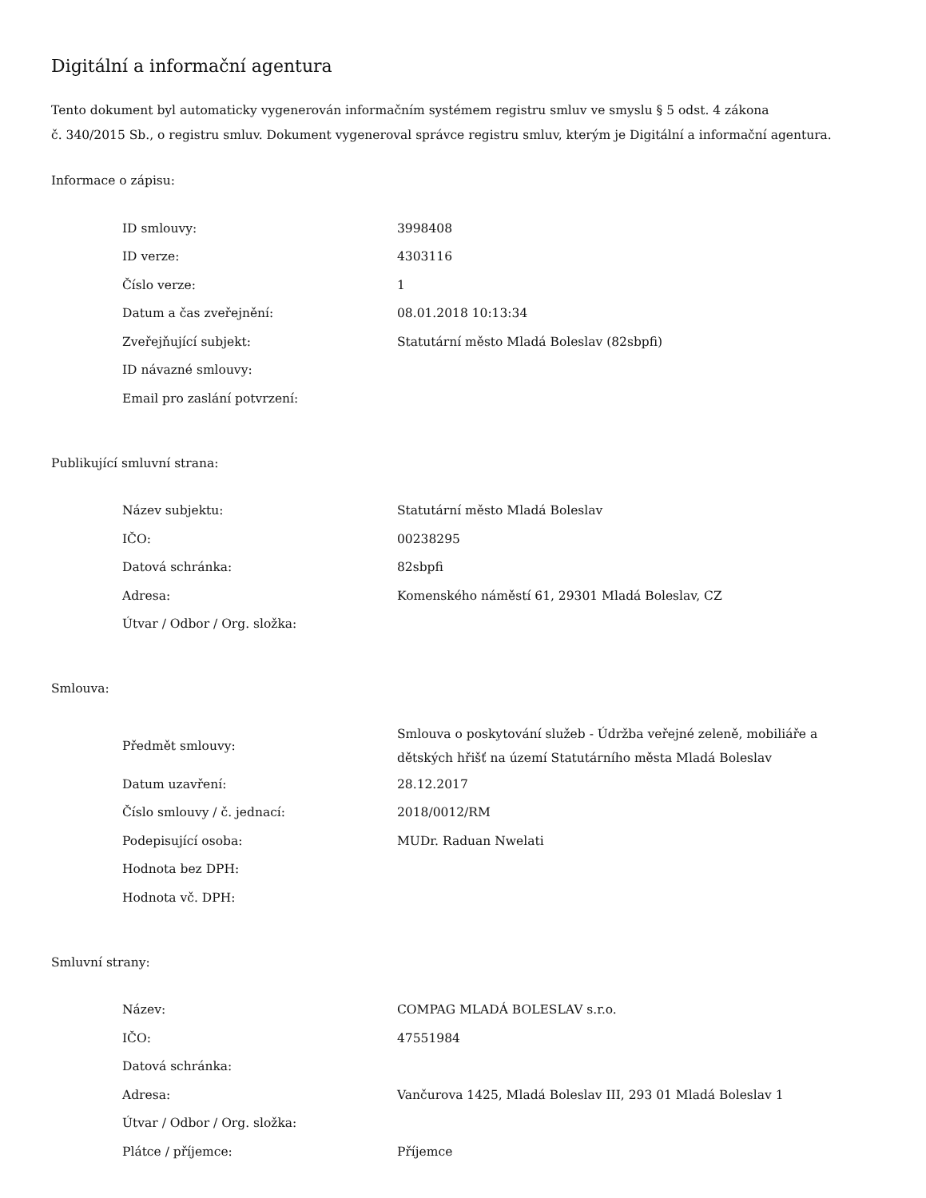Digitální a informační agentura
Tento dokument byl automaticky vygenerován informačním systémem registru smluv ve smyslu § 5 odst. 4 zákona
č. 340/2015 Sb., o registru smluv. Dokument vygeneroval správce registru smluv, kterým je Digitální a informační agentura.
Informace o zápisu:
| ID smlouvy: | 3998408 |
| ID verze: | 4303116 |
| Číslo verze: | 1 |
| Datum a čas zveřejnění: | 08.01.2018 10:13:34 |
| Zveřejňující subjekt: | Statutární město Mladá Boleslav (82sbpfi) |
| ID návazné smlouvy: | |
| Email pro zaslání potvrzení: | |
Publikující smluvní strana:
| Název subjektu: | Statutární město Mladá Boleslav |
| IČO: | 00238295 |
| Datová schránka: | 82sbpfi |
| Adresa: | Komenského náměstí 61, 29301 Mladá Boleslav, CZ |
| Útvar / Odbor / Org. složka: | |
Smlouva:
| Předmět smlouvy: | Smlouva o poskytování služeb - Údržba veřejné zeleně, mobiliáře a dětských hřišť na území Statutárního města Mladá Boleslav |
| Datum uzavření: | 28.12.2017 |
| Číslo smlouvy / č. jednací: | 2018/0012/RM |
| Podepisující osoba: | MUDr. Raduan Nwelati |
| Hodnota bez DPH: | |
| Hodnota vč. DPH: | |
Smluvní strany:
| Název: | COMPAG MLADÁ BOLESLAV s.r.o. |
| IČO: | 47551984 |
| Datová schránka: | |
| Adresa: | Vančurova 1425, Mladá Boleslav III, 293 01 Mladá Boleslav 1 |
| Útvar / Odbor / Org. složka: | |
| Plátce / příjemce: | Příjemce |